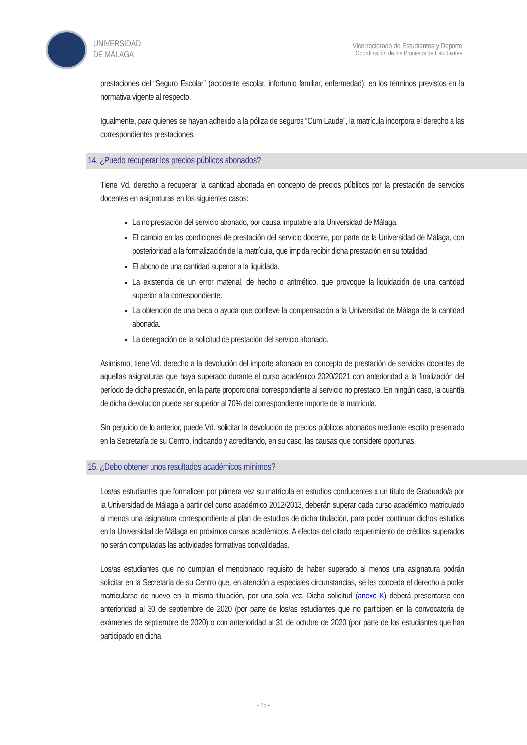UNIVERSIDAD
DE MÁLAGA
Vicerrectorado de Estudiantes y Deporte
Coordinación de los Procesos de Estudiantes
prestaciones del “Seguro Escolar” (accidente escolar, infortunio familiar, enfermedad), en los términos previstos en la normativa vigente al respecto.
Igualmente, para quienes se hayan adherido a la póliza de seguros “Cum Laude”, la matrícula incorpora el derecho a las correspondientes prestaciones.
14. ¿Puedo recuperar los precios públicos abonados?
Tiene Vd. derecho a recuperar la cantidad abonada en concepto de precios públicos por la prestación de servicios docentes en asignaturas en los siguientes casos:
La no prestación del servicio abonado, por causa imputable a la Universidad de Málaga.
El cambio en las condiciones de prestación del servicio docente, por parte de la Universidad de Málaga, con posterioridad a la formalización de la matrícula, que impida recibir dicha prestación en su totalidad.
El abono de una cantidad superior a la liquidada.
La existencia de un error material, de hecho o aritmético, que provoque la liquidación de una cantidad superior a la correspondiente.
La obtención de una beca o ayuda que conlleve la compensación a la Universidad de Málaga de la cantidad abonada.
La denegación de la solicitud de prestación del servicio abonado.
Asimismo, tiene Vd. derecho a la devolución del importe abonado en concepto de prestación de servicios docentes de aquellas asignaturas que haya superado durante el curso académico 2020/2021 con anterioridad a la finalización del período de dicha prestación, en la parte proporcional correspondiente al servicio no prestado. En ningún caso, la cuantía de dicha devolución puede ser superior al 70% del correspondiente importe de la matrícula.
Sin perjuicio de lo anterior, puede Vd. solicitar la devolución de precios públicos abonados mediante escrito presentado en la Secretaría de su Centro, indicando y acreditando, en su caso, las causas que considere oportunas.
15. ¿Debo obtener unos resultados académicos mínimos?
Los/as estudiantes que formalicen por primera vez su matrícula en estudios conducentes a un título de Graduado/a por la Universidad de Málaga a partir del curso académico 2012/2013, deberán superar cada curso académico matriculado al menos una asignatura correspondiente al plan de estudios de dicha titulación, para poder continuar dichos estudios en la Universidad de Málaga en próximos cursos académicos. A efectos del citado requerimiento de créditos superados no serán computadas las actividades formativas convalidadas.
Los/as estudiantes que no cumplan el mencionado requisito de haber superado al menos una asignatura podrán solicitar en la Secretaría de su Centro que, en atención a especiales circunstancias, se les conceda el derecho a poder matricularse de nuevo en la misma titulación, por una sola vez. Dicha solicitud (anexo K) deberá presentarse con anterioridad al 30 de septiembre de 2020 (por parte de los/as estudiantes que no participen en la convocatoria de exámenes de septiembre de 2020) o con anterioridad al 31 de octubre de 2020 (por parte de los estudiantes que han participado en dicha
- 25 -